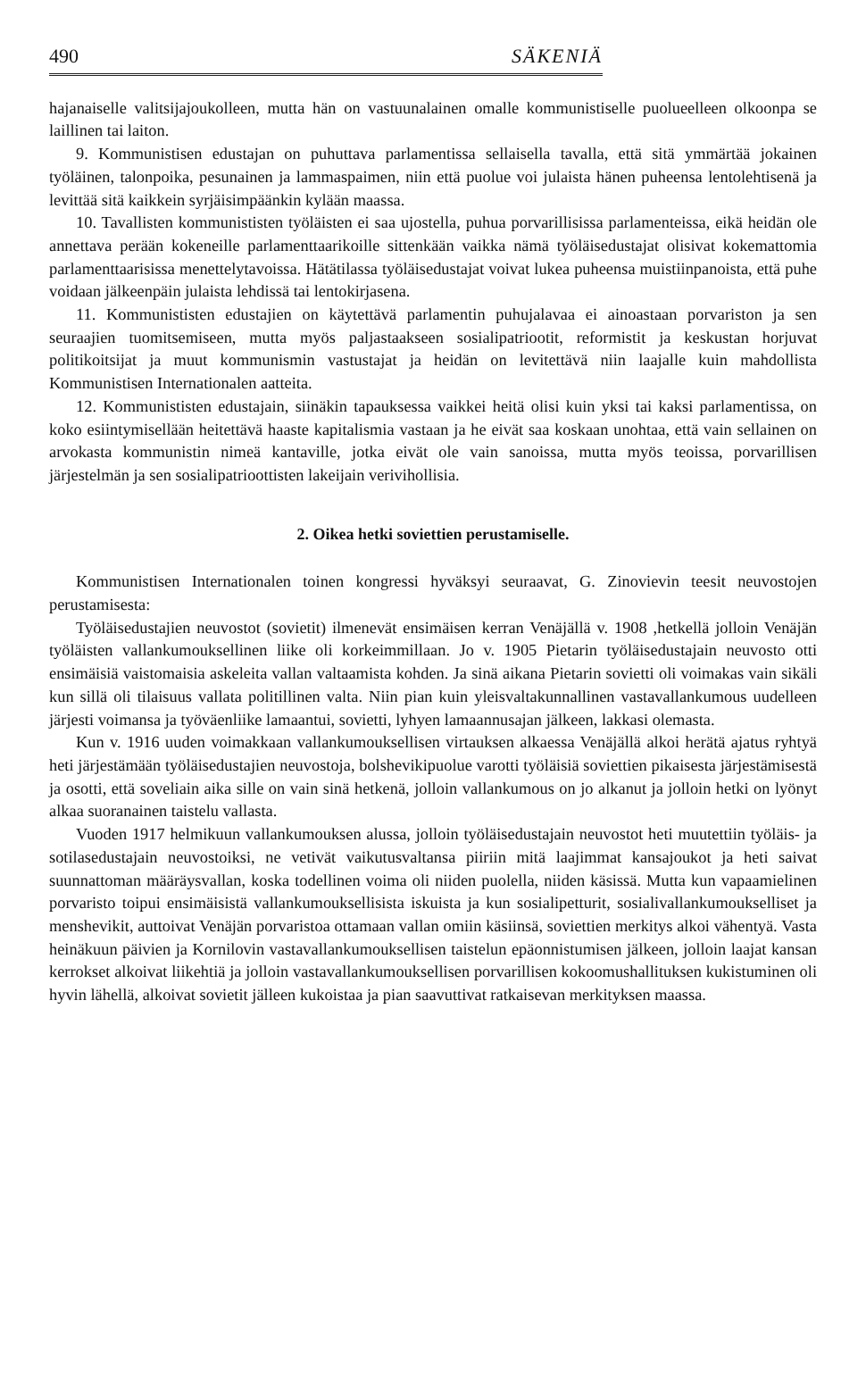490 SÄKENIÄ
hajanaiselle valitsijajoukolleen, mutta hän on vastuunalainen omalle kommunistiselle puolueelleen olkoonpa se laillinen tai laiton.
9. Kommunistisen edustajan on puhuttava parlamentissa sellaisella tavalla, että sitä ymmärtää jokainen työläinen, talonpoika, pesunainen ja lammaspaimen, niin että puolue voi julaista hänen puheensa lentolehtisenä ja levittää sitä kaikkein syrjäisimpäänkin kylään maassa.
10. Tavallisten kommunististen työläisten ei saa ujostella, puhua porvarillisissa parlamenteissa, eikä heidän ole annettava perään kokeneille parlamenttaarikoille sittenkään vaikka nämä työläisedustajat olisivat kokemattomia parlamenttaarisissa menettelytavoissa. Hätätilassa työläisedustajat voivat lukea puheensa muistiinpanoista, että puhe voidaan jälkeenpäin julaista lehdissä tai lentokirjasena.
11. Kommunististen edustajien on käytettävä parlamentin puhujalavaa ei ainoastaan porvariston ja sen seuraajien tuomitsemiseen, mutta myös paljastaakseen sosialipatriootit, reformistit ja keskustan horjuvat politikoitsijat ja muut kommunismin vastustajat ja heidän on levitettävä niin laajalle kuin mahdollista Kommunistisen Internationalen aatteita.
12. Kommunististen edustajain, siinäkin tapauksessa vaikkei heitä olisi kuin yksi tai kaksi parlamentissa, on koko esiintymisellään heitettävä haaste kapitalismia vastaan ja he eivät saa koskaan unohtaa, että vain sellainen on arvokasta kommunistin nimeä kantaville, jotka eivät ole vain sanoissa, mutta myös teoissa, porvarillisen järjestelmän ja sen sosialipatrioottisten lakeijain verivihollisia.
2. Oikea hetki soviettien perustamiselle.
Kommunistisen Internationalen toinen kongressi hyväksyi seuraavat, G. Zinovievin teesit neuvostojen perustamisesta:
Työläisedustajien neuvostot (sovietit) ilmenevät ensimäisen kerran Venäjällä v. 1908 ,hetkellä jolloin Venäjän työläisten vallankumouksellinen liike oli korkeimmillaan. Jo v. 1905 Pietarin työläisedustajain neuvosto otti ensimäisiä vaistomaisia askeleita vallan valtaamista kohden. Ja sinä aikana Pietarin sovietti oli voimakas vain sikäli kun sillä oli tilaisuus vallata politillinen valta. Niin pian kuin yleisvaltakunnallinen vastavallankumous uudelleen järjesti voimansa ja työväenliike lamaantui, sovietti, lyhyen lamaannusajan jälkeen, lakkasi olemasta.
Kun v. 1916 uuden voimakkaan vallankumouksellisen virtauksen alkaessa Venäjällä alkoi herätä ajatus ryhtyä heti järjestämään työläisedustajien neuvostoja, bolshevikipuolue varotti työläisiä soviettien pikaisesta järjestämisestä ja osotti, että soveliain aika sille on vain sinä hetkenä, jolloin vallankumous on jo alkanut ja jolloin hetki on lyönyt alkaa suoranainen taistelu vallasta.
Vuoden 1917 helmikuun vallankumouksen alussa, jolloin työläisedustajain neuvostot heti muutettiin työläis- ja sotilasedustajain neuvostoiksi, ne vetivät vaikutusvaltansa piiriin mitä laajimmat kansajoukot ja heti saivat suunnattoman määräysvallan, koska todellinen voima oli niiden puolella, niiden käsissä. Mutta kun vapaamielinen porvaristo toipui ensimäisistä vallankumouksellisista iskuista ja kun sosialipetturit, sosialivallankumoukselliset ja menshevikit, auttoivat Venäjän porvaristoa ottamaan vallan omiin käsiinsä, soviettien merkitys alkoi vähentyä. Vasta heinäkuun päivien ja Kornilovin vastavallankumouksellisen taistelun epäonnistumisen jälkeen, jolloin laajat kansan kerrokset alkoivat liikehtiä ja jolloin vastavallankumouksellisen porvarillisen kokoomushallituksen kukistuminen oli hyvin lähellä, alkoivat sovietit jälleen kukoistaa ja pian saavuttivat ratkaisevan merkityksen maassa.